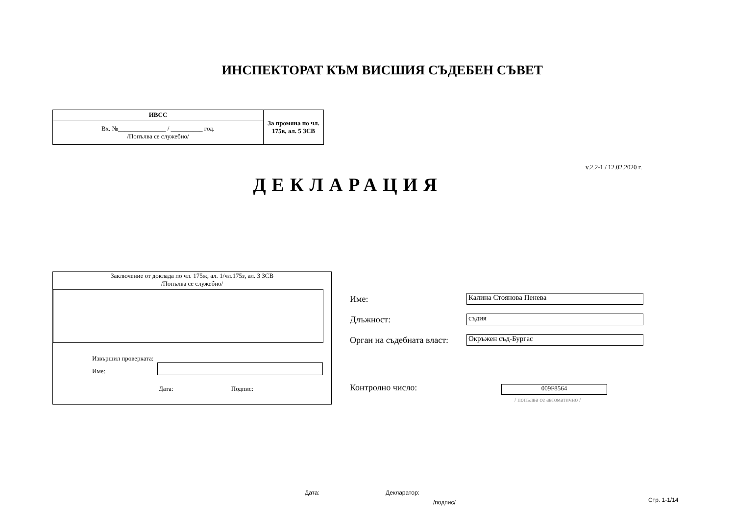ИНСПЕКТОРАТ КЪМ ВИСШИЯ СЪДЕБЕН СЪВЕТ
| ИВСС | За промяна по чл. 175в, ал. 5 ЗСВ |
| Вх. №_______________ / __________ год. /Попълва се служебно/ | |
v.2.2-1 / 12.02.2020 г.
ДЕКЛАРАЦИЯ
Заключение от доклада по чл. 175ж, ал. 1/чл.175з, ал. 3 ЗСВ
/Попълва се служебно/
Извършил проверката:
Име:
Дата: Подпис:
Име: Калина Стоянова Пенева
Длъжност: съдия
Орган на съдебната власт: Окръжен съд-Бургас
Контролно число: 009F8564
/ попълва се автоматично /
Дата: Декларатор:
/подпис/ Стр. 1-1/14